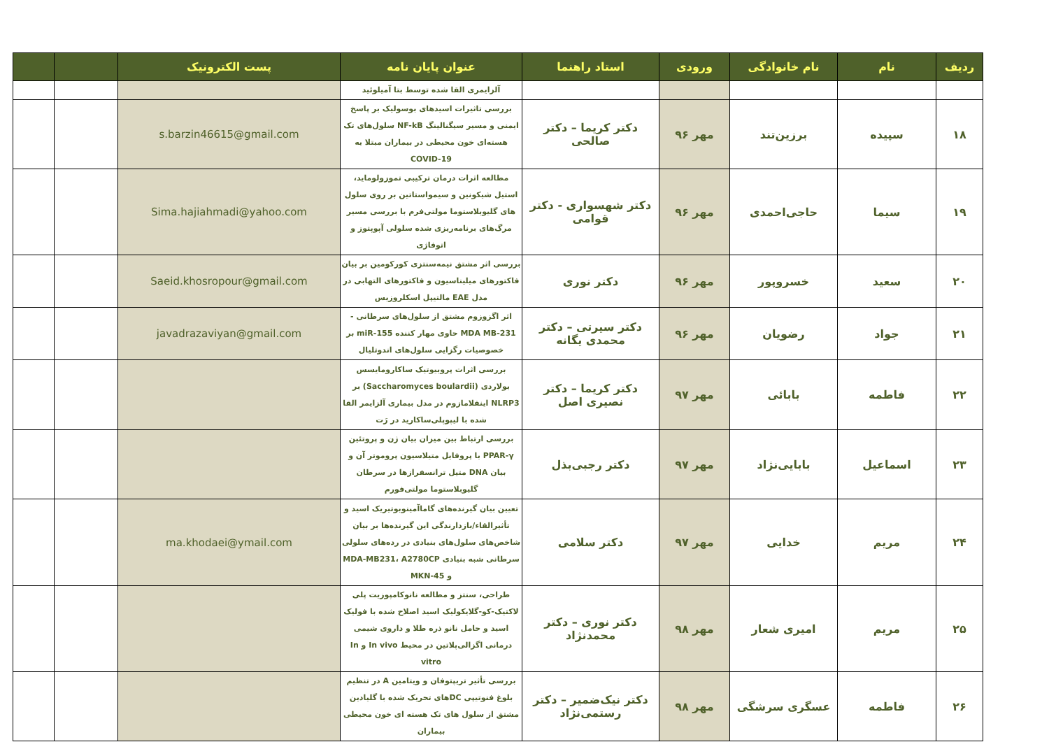| ردیف | نام | نام خانوادگی | ورودی | استاد راهنما | عنوان پایان نامه | پست الکترونیک | | |
| --- | --- | --- | --- | --- | --- | --- | --- | --- |
| | | | | | آلزایمری القا شده توسط بتا آمیلوئید | | | |
| ۱۸ | سپیده | برزین‌تند | مهر ۹۶ | دکتر کریما – دکتر صالحی | بررسی تاثیرات اسیدهای بوسولیک بر پاسخ ایمنی و مسیر سیگنالینگ NF-kB سلول‌های تک هسته‌ای خون محیطی در بیماران مبتلا به COVID-19 | s.barzin46615@gmail.com | | |
| ۱۹ | سیما | حاجی‌احمدی | مهر ۹۶ | دکتر شهسواری - دکتر قوامی | مطالعه اثرات درمان ترکیبی تموزولوماید، استیل شیکونین و سیمواستاتین بر روی سلول های گلیوبلاستوما مولتی‌فرم با بررسی مسیر مرگ‌های برنامه‌ریزی شده سلولی آپوپتوز و اتوفاژی | Sima.hajiahmadi@yahoo.com | | |
| ۲۰ | سعید | خسروپور | مهر ۹۶ | دکتر نوری | بررسی اثر مشتق نیمه‌سنتزی کورکومین بر بیان فاکتورهای میلیناسیون و فاکتورهای التهابی در مدل EAE مالتیپل اسکلروزیس | Saeid.khosropour@gmail.com | | |
| ۲۱ | جواد | رضویان | مهر ۹۶ | دکتر سیرتی – دکتر محمدی یگانه | اثر اگزوزوم مشتق از سلول‌های سرطانی -MDA MB-231 حاوی مهار کننده miR-155 بر خصوصیات رگزایی سلول‌های اندوتلیال | javadrazaviyan@gmail.com | | |
| ۲۲ | فاطمه | بابائی | مهر ۹۷ | دکتر کریما – دکتر نصیری اصل | بررسی اثرات پروبیوتیک ساکارومایسس بولاردی (Saccharomyces boulardii) بر NLRP3 اینفلامازوم در مدل بیماری آلزایمر القا شده با لیپوپلی‌ساکارید در رَت | | | |
| ۲۳ | اسماعیل | بابایی‌نژاد | مهر ۹۷ | دکتر رجبی‌بذل | بررسی ارتباط بین میزان بیان ژن و پروتئین PPAR-γ با پروفایل متیلاسیون پروموتر آن و بیان DNA متیل ترانسفرازها در سرطان گلیوبلاستوما مولتی‌فورم | | | |
| ۲۴ | مریم | خدایی | مهر ۹۷ | دکتر سلامی | تعیین بیان گیرنده‌های گاماآمینوبوتیریک اسید و تأثیرالقاء/بازدارندگی این گیرنده‌ها بر بیان شاخص‌های سلول‌های بنیادی در رده‌های سلولی سرطانی شبه بنیادی MDA-MB231، A2780CP و MKN-45 | ma.khodaei@ymail.com | | |
| ۲۵ | مریم | امیری شعار | مهر ۹۸ | دکتر نوری – دکتر محمدنژاد | طراحی، سنتز و مطالعه نانوکامپوزیت پلی لاکتیک-کو-گلایکولیک اسید اصلاح شده با فولیک اسید و حامل نانو ذره طلا و داروی شیمی درمانی اگزالی‌پلاتین در محیط In vivo و In vitro | | | |
| ۲۶ | فاطمه | عسگری سرشگی | مهر ۹۸ | دکتر نیک‌ضمیر – دکتر رستمی‌نژاد | بررسی تأثیر تریپتوفان و ویتامین A در تنظیم بلوغ فنوتیپی DCهای تحریک شده با گلیادین مشتق از سلول های تک هسته ای خون محیطی بیماران | | | |